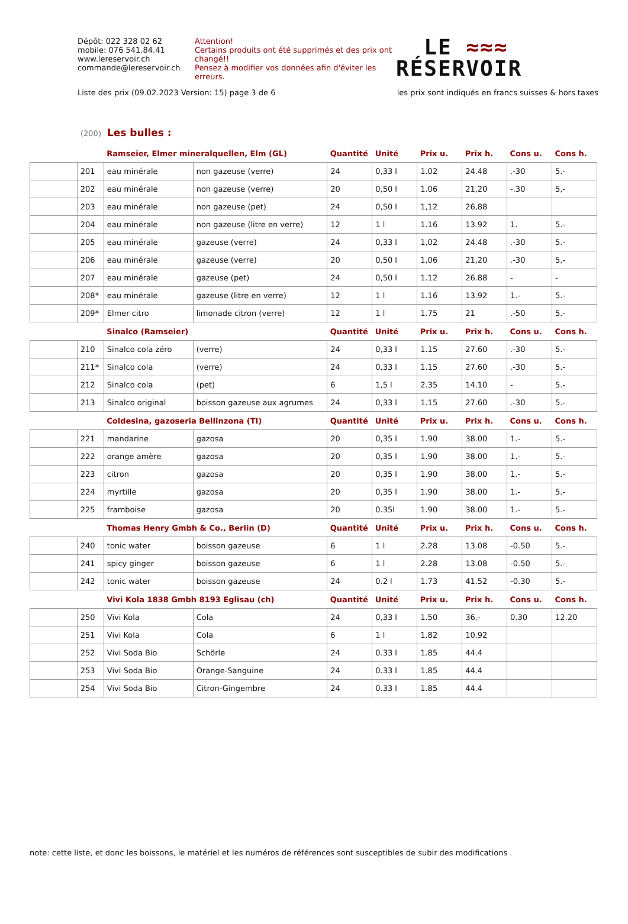Dépôt: 022 328 02 62
mobile: 076 541.84.41
www.lereservoir.ch
commande@lereservoir.ch
Attention!
Certains produits ont été supprimés et des prix ont changé!!
Pensez à modifier vos données afin d'éviter les erreurs.
LE ≈≈≈
RÉSERVOIR
Liste des prix (09.02.2023 Version: 15) page 3 de 6 les prix sont indiqués en francs suisses & hors taxes
(200) Les bulles :
| | | Ramseier, Elmer mineralquellen, Elm (GL) | | Quantité | Unité | Prix u. | Prix h. | Cons u. | Cons h. |
| --- | --- | --- | --- | --- | --- | --- | --- | --- | --- |
| | 201 | eau minérale | non gazeuse (verre) | 24 | 0,33 l | 1.02 | 24.48 | .-30 | 5.- |
| | 202 | eau minérale | non gazeuse (verre) | 20 | 0,50 l | 1.06 | 21,20 | -.30 | 5,- |
| | 203 | eau minérale | non gazeuse (pet) | 24 | 0,50 l | 1,12 | 26,88 | | |
| | 204 | eau minérale | non gazeuse (litre en verre) | 12 | 1 l | 1.16 | 13.92 | 1. | 5.- |
| | 205 | eau minérale | gazeuse (verre) | 24 | 0,33 l | 1,02 | 24.48 | .-30 | 5.- |
| | 206 | eau minérale | gazeuse (verre) | 20 | 0,50 l | 1,06 | 21,20 | .-30 | 5,- |
| | 207 | eau minérale | gazeuse (pet) | 24 | 0,50 l | 1.12 | 26.88 | - | - |
| | 208* | eau minérale | gazeuse (litre en verre) | 12 | 1 l | 1.16 | 13.92 | 1.- | 5.- |
| | 209* | Elmer citro | limonade citron (verre) | 12 | 1 l | 1.75 | 21 | .-50 | 5.- |
| | | Sinalco (Ramseier) | | Quantité | Unité | Prix u. | Prix h. | Cons u. | Cons h. |
| | 210 | Sinalco cola zéro | (verre) | 24 | 0,33 l | 1.15 | 27.60 | .-30 | 5.- |
| | 211* | Sinalco cola | (verre) | 24 | 0,33 l | 1.15 | 27.60 | .-30 | 5.- |
| | 212 | Sinalco cola | (pet) | 6 | 1,5 l | 2.35 | 14.10 | - | 5.- |
| | 213 | Sinalco original | boisson gazeuse aux agrumes | 24 | 0,33 l | 1.15 | 27.60 | .-30 | 5.- |
| | | Coldesina, gazoseria Bellinzona (TI) | | Quantité | Unité | Prix u. | Prix h. | Cons u. | Cons h. |
| | 221 | mandarine | gazosa | 20 | 0,35 l | 1.90 | 38.00 | 1.- | 5.- |
| | 222 | orange amère | gazosa | 20 | 0,35 l | 1.90 | 38.00 | 1.- | 5.- |
| | 223 | citron | gazosa | 20 | 0,35 l | 1.90 | 38.00 | 1.- | 5.- |
| | 224 | myrtille | gazosa | 20 | 0,35 l | 1.90 | 38.00 | 1.- | 5.- |
| | 225 | framboise | gazosa | 20 | 0.35l | 1.90 | 38.00 | 1.- | 5.- |
| | | Thomas Henry Gmbh & Co., Berlin (D) | | Quantité | Unité | Prix u. | Prix h. | Cons u. | Cons h. |
| | 240 | tonic water | boisson gazeuse | 6 | 1 l | 2.28 | 13.08 | -0.50 | 5.- |
| | 241 | spicy ginger | boisson gazeuse | 6 | 1 l | 2.28 | 13.08 | -0.50 | 5.- |
| | 242 | tonic water | boisson gazeuse | 24 | 0.2 l | 1.73 | 41.52 | -0.30 | 5.- |
| | | Vivi Kola 1838 Gmbh 8193 Eglisau (ch) | | Quantité | Unité | Prix u. | Prix h. | Cons u. | Cons h. |
| | 250 | Vivi Kola | Cola | 24 | 0,33 l | 1.50 | 36.- | 0.30 | 12.20 |
| | 251 | Vivi Kola | Cola | 6 | 1 l | 1.82 | 10.92 | | |
| | 252 | Vivi Soda Bio | Schörle | 24 | 0.33 l | 1.85 | 44.4 | | |
| | 253 | Vivi Soda Bio | Orange-Sanguine | 24 | 0.33 l | 1.85 | 44.4 | | |
| | 254 | Vivi Soda Bio | Citron-Gingembre | 24 | 0.33 l | 1.85 | 44.4 | | |
note: cette liste, et donc les boissons, le matériel et les numéros de références sont susceptibles de subir des modifications .